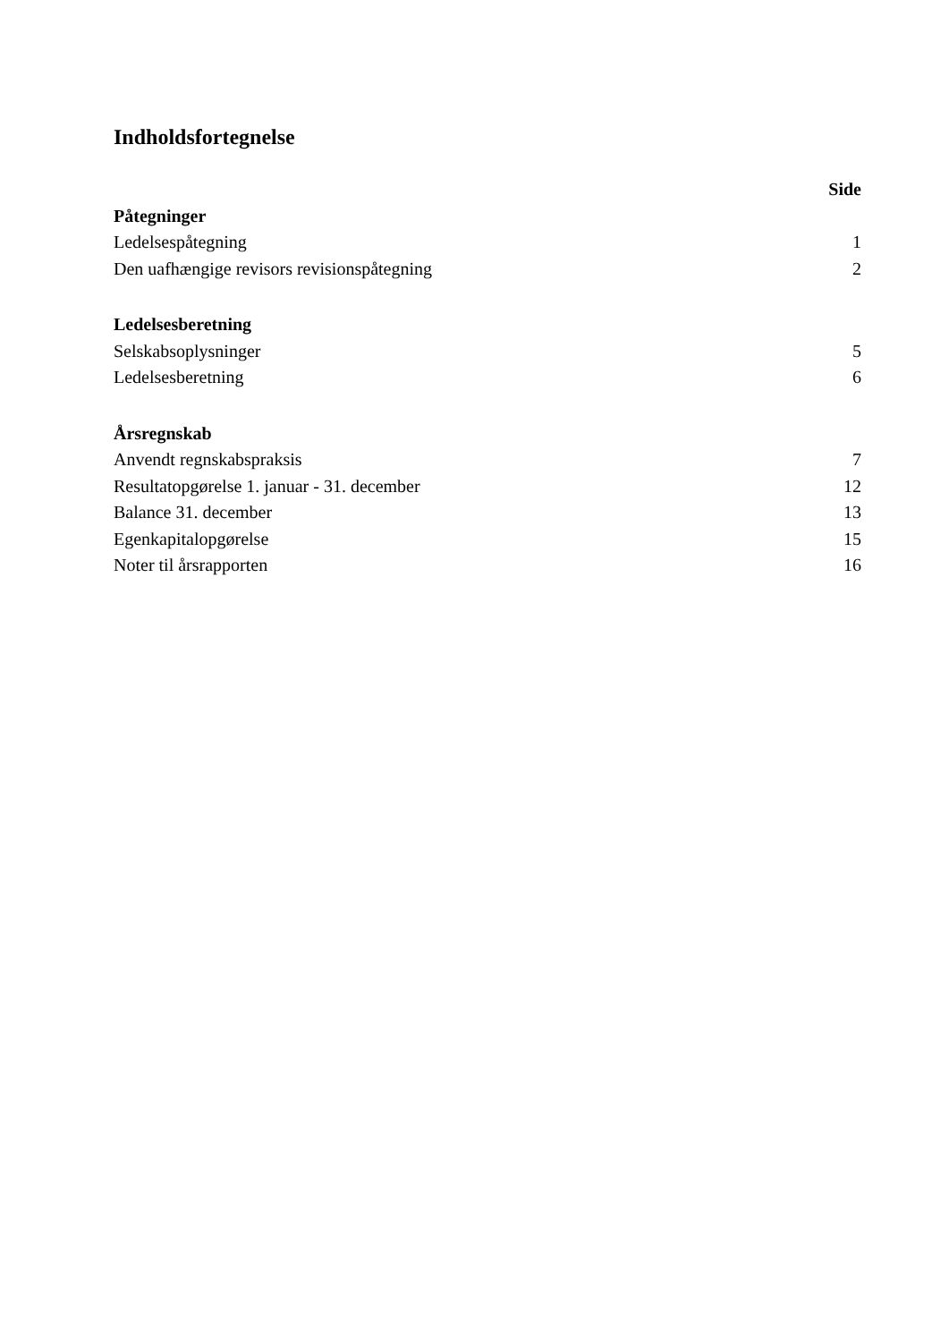Indholdsfortegnelse
Side
Påtegninger
Ledelsespåtegning 1
Den uafhængige revisors revisionspåtegning 2
Ledelsesberetning
Selskabsoplysninger 5
Ledelsesberetning 6
Årsregnskab
Anvendt regnskabspraksis 7
Resultatopgørelse 1. januar - 31. december 12
Balance 31. december 13
Egenkapitalopgørelse 15
Noter til årsrapporten 16